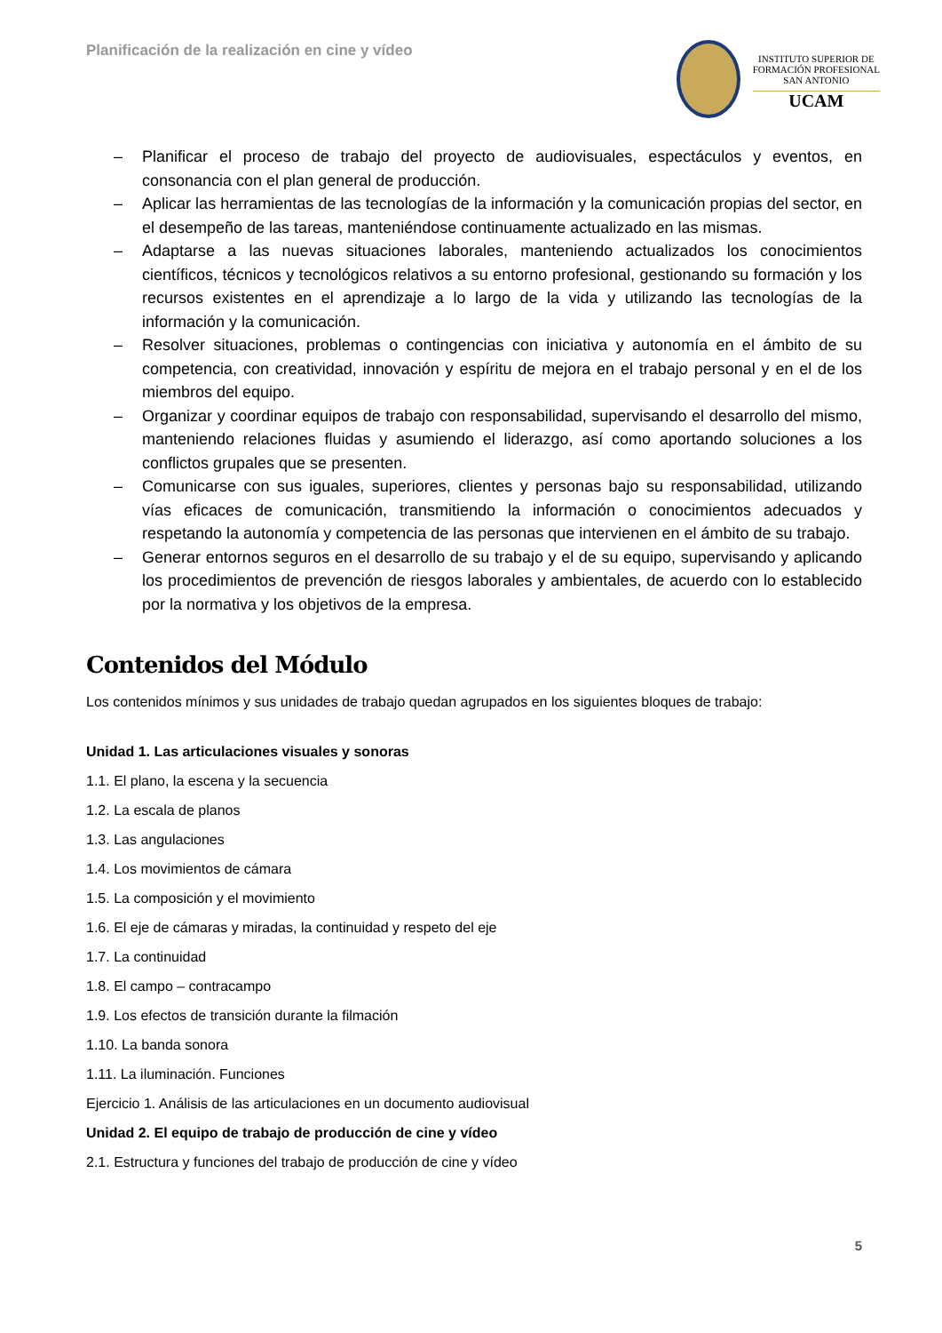Planificación de la realización en cine y vídeo
INSTITUTO SUPERIOR DE
FORMACIÓN PROFESIONAL
SAN ANTONIO
UCAM
– Planificar el proceso de trabajo del proyecto de audiovisuales, espectáculos y eventos, en consonancia con el plan general de producción.
– Aplicar las herramientas de las tecnologías de la información y la comunicación propias del sector, en el desempeño de las tareas, manteniéndose continuamente actualizado en las mismas.
– Adaptarse a las nuevas situaciones laborales, manteniendo actualizados los conocimientos científicos, técnicos y tecnológicos relativos a su entorno profesional, gestionando su formación y los recursos existentes en el aprendizaje a lo largo de la vida y utilizando las tecnologías de la información y la comunicación.
– Resolver situaciones, problemas o contingencias con iniciativa y autonomía en el ámbito de su competencia, con creatividad, innovación y espíritu de mejora en el trabajo personal y en el de los miembros del equipo.
– Organizar y coordinar equipos de trabajo con responsabilidad, supervisando el desarrollo del mismo, manteniendo relaciones fluidas y asumiendo el liderazgo, así como aportando soluciones a los conflictos grupales que se presenten.
– Comunicarse con sus iguales, superiores, clientes y personas bajo su responsabilidad, utilizando vías eficaces de comunicación, transmitiendo la información o conocimientos adecuados y respetando la autonomía y competencia de las personas que intervienen en el ámbito de su trabajo.
– Generar entornos seguros en el desarrollo de su trabajo y el de su equipo, supervisando y aplicando los procedimientos de prevención de riesgos laborales y ambientales, de acuerdo con lo establecido por la normativa y los objetivos de la empresa.
Contenidos del Módulo
Los contenidos mínimos y sus unidades de trabajo quedan agrupados en los siguientes bloques de trabajo:
Unidad 1. Las articulaciones visuales y sonoras
1.1. El plano, la escena y la secuencia
1.2. La escala de planos
1.3. Las angulaciones
1.4. Los movimientos de cámara
1.5. La composición y el movimiento
1.6. El eje de cámaras y miradas, la continuidad y respeto del eje
1.7. La continuidad
1.8. El campo – contracampo
1.9. Los efectos de transición durante la filmación
1.10. La banda sonora
1.11. La iluminación. Funciones
Ejercicio 1. Análisis de las articulaciones en un documento audiovisual
Unidad 2. El equipo de trabajo de producción de cine y vídeo
2.1. Estructura y funciones del trabajo de producción de cine y vídeo
5